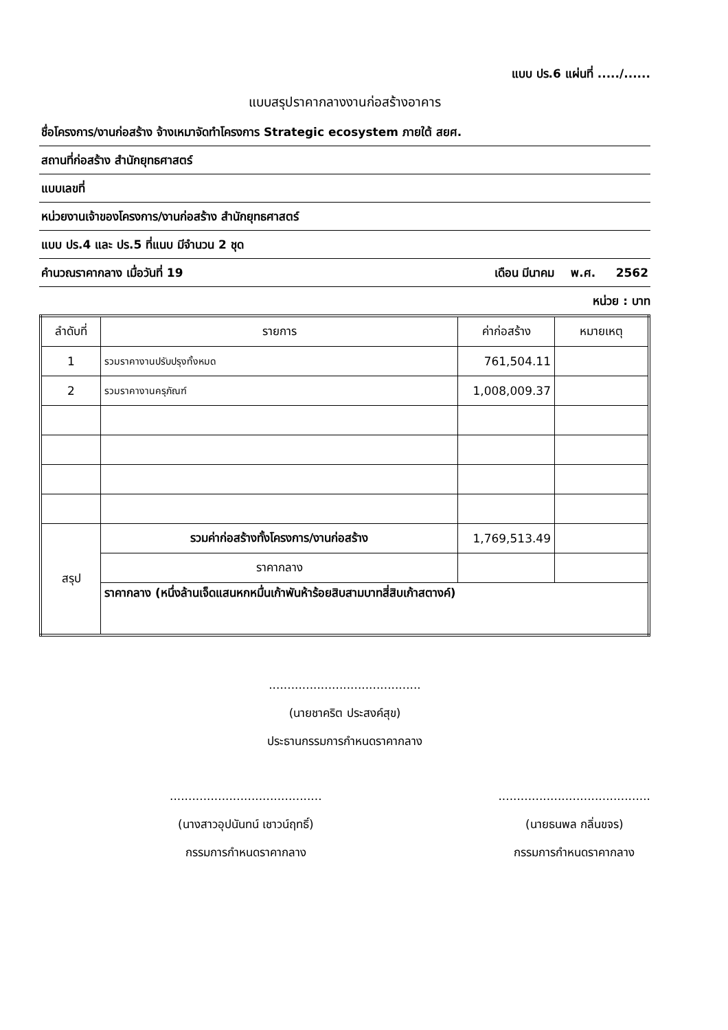แบบ ปร.6 แผ่นที่ ...../......
แบบสรุปราคากลางงานก่อสร้างอาคาร
ชื่อโครงการ/งานก่อสร้าง จ้างเหมาจัดทำโครงการ Strategic ecosystem ภายใต้ สยศ.
สถานที่ก่อสร้าง สำนักยุทธศาสตร์
แบบเลขที่
หน่วยงานเจ้าของโครงการ/งานก่อสร้าง สำนักยุทธศาสตร์
แบบ ปร.4 และ ปร.5 ที่แนบ มีจำนวน 2 ชุด
คำนวณราคากลาง เมื่อวันที่ 19 เดือน มีนาคม พ.ศ. 2562
หน่วย : บาท
| ลำดับที่ | รายการ | ค่าก่อสร้าง | หมายเหตุ |
| --- | --- | --- | --- |
| 1 | รวมราคางานปรับปรุงทั้งหมด | 761,504.11 | |
| 2 | รวมราคางานครุภัณฑ์ | 1,008,009.37 | |
| สรุป | รวมค่าก่อสร้างทั้งโครงการ/งานก่อสร้าง | 1,769,513.49 | |
| | ราคากลาง | | |
| | ราคากลาง (หนึ่งล้านเจ็ดแสนหกหมื่นเก้าพันห้าร้อยสิบสามบาทสี่สิบเก้าสตางค์) | | |
.........................................
(นายชาคริต ประสงค์สุข)
ประธานกรรมการกำหนดราคากลาง
.........................................
(นางสาวอุปนันทน์ เชาวน์ฤทธิ์)
กรรมการกำหนดราคากลาง
.........................................
(นายธนพล กลิ่นขจร)
กรรมการกำหนดราคากลาง